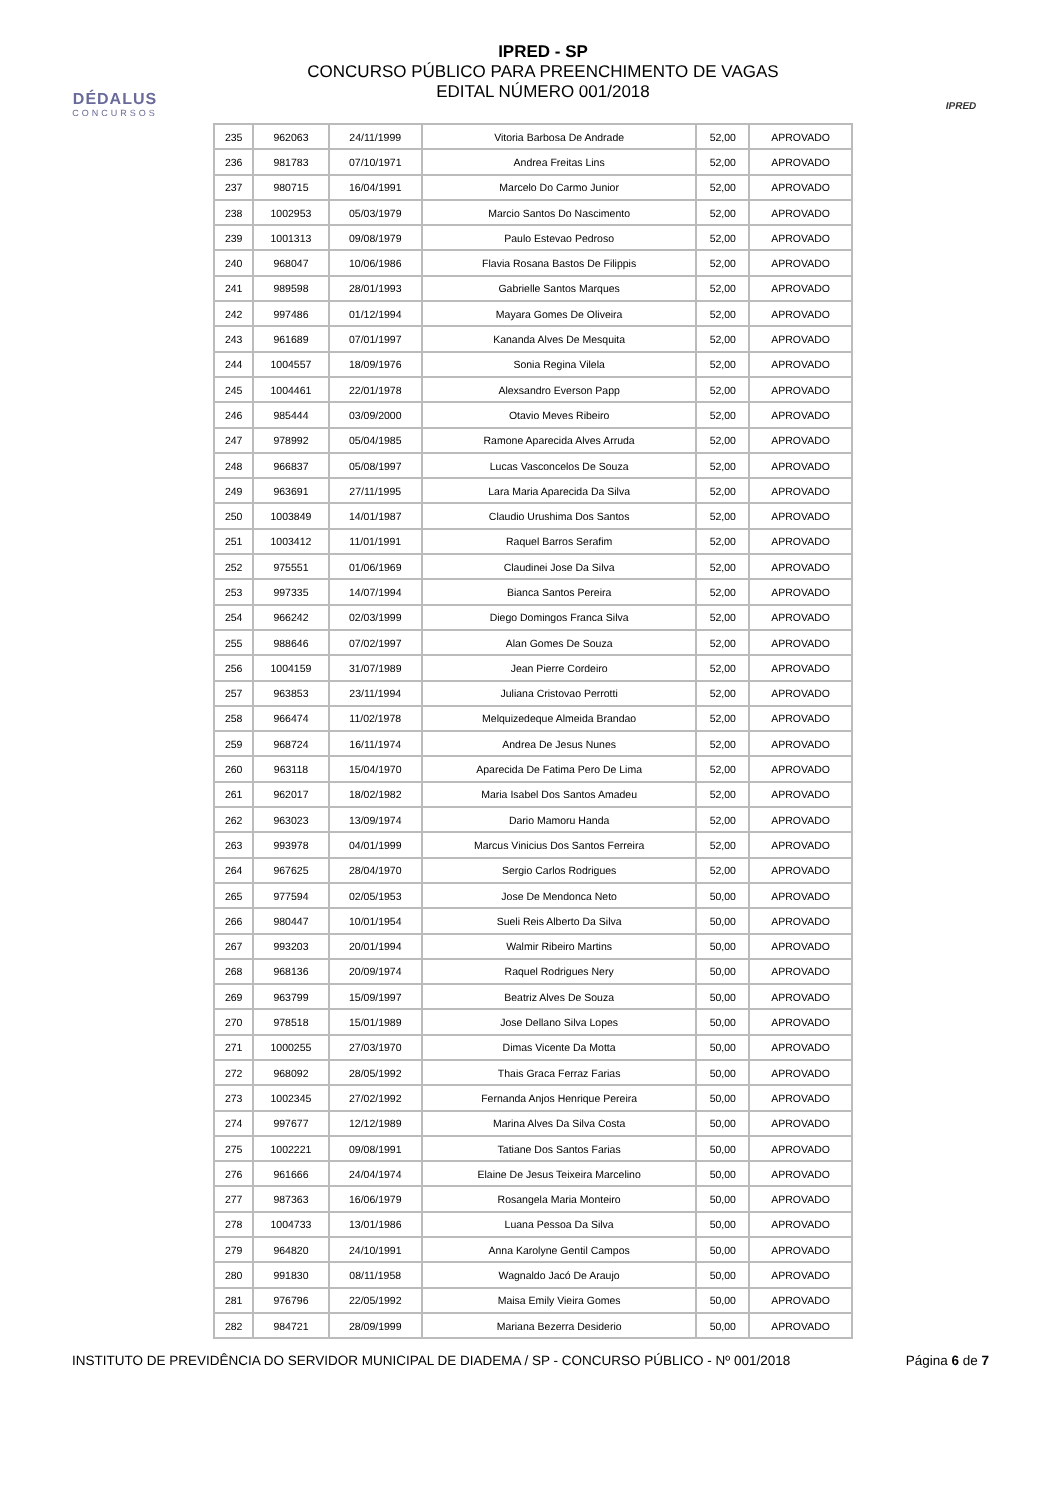DÉDALUS
CONCURSOS
IPRED - SP
CONCURSO PÚBLICO PARA PREENCHIMENTO DE VAGAS
EDITAL NÚMERO 001/2018
IPRED
| 235 | 962063 | 24/11/1999 | Vitoria Barbosa De Andrade | 52,00 | APROVADO |
| 236 | 981783 | 07/10/1971 | Andrea Freitas Lins | 52,00 | APROVADO |
| 237 | 980715 | 16/04/1991 | Marcelo Do Carmo Junior | 52,00 | APROVADO |
| 238 | 1002953 | 05/03/1979 | Marcio Santos Do Nascimento | 52,00 | APROVADO |
| 239 | 1001313 | 09/08/1979 | Paulo Estevao Pedroso | 52,00 | APROVADO |
| 240 | 968047 | 10/06/1986 | Flavia Rosana Bastos De Filippis | 52,00 | APROVADO |
| 241 | 989598 | 28/01/1993 | Gabrielle Santos Marques | 52,00 | APROVADO |
| 242 | 997486 | 01/12/1994 | Mayara Gomes De Oliveira | 52,00 | APROVADO |
| 243 | 961689 | 07/01/1997 | Kananda Alves De Mesquita | 52,00 | APROVADO |
| 244 | 1004557 | 18/09/1976 | Sonia Regina Vilela | 52,00 | APROVADO |
| 245 | 1004461 | 22/01/1978 | Alexsandro Everson Papp | 52,00 | APROVADO |
| 246 | 985444 | 03/09/2000 | Otavio Meves Ribeiro | 52,00 | APROVADO |
| 247 | 978992 | 05/04/1985 | Ramone Aparecida Alves Arruda | 52,00 | APROVADO |
| 248 | 966837 | 05/08/1997 | Lucas Vasconcelos De Souza | 52,00 | APROVADO |
| 249 | 963691 | 27/11/1995 | Lara Maria Aparecida Da Silva | 52,00 | APROVADO |
| 250 | 1003849 | 14/01/1987 | Claudio Urushima Dos Santos | 52,00 | APROVADO |
| 251 | 1003412 | 11/01/1991 | Raquel Barros Serafim | 52,00 | APROVADO |
| 252 | 975551 | 01/06/1969 | Claudinei Jose Da Silva | 52,00 | APROVADO |
| 253 | 997335 | 14/07/1994 | Bianca Santos Pereira | 52,00 | APROVADO |
| 254 | 966242 | 02/03/1999 | Diego Domingos Franca Silva | 52,00 | APROVADO |
| 255 | 988646 | 07/02/1997 | Alan Gomes De Souza | 52,00 | APROVADO |
| 256 | 1004159 | 31/07/1989 | Jean Pierre Cordeiro | 52,00 | APROVADO |
| 257 | 963853 | 23/11/1994 | Juliana Cristovao Perrotti | 52,00 | APROVADO |
| 258 | 966474 | 11/02/1978 | Melquizedeque Almeida Brandao | 52,00 | APROVADO |
| 259 | 968724 | 16/11/1974 | Andrea De Jesus Nunes | 52,00 | APROVADO |
| 260 | 963118 | 15/04/1970 | Aparecida De Fatima Pero De Lima | 52,00 | APROVADO |
| 261 | 962017 | 18/02/1982 | Maria Isabel Dos Santos Amadeu | 52,00 | APROVADO |
| 262 | 963023 | 13/09/1974 | Dario Mamoru Handa | 52,00 | APROVADO |
| 263 | 993978 | 04/01/1999 | Marcus Vinicius Dos Santos Ferreira | 52,00 | APROVADO |
| 264 | 967625 | 28/04/1970 | Sergio Carlos Rodrigues | 52,00 | APROVADO |
| 265 | 977594 | 02/05/1953 | Jose De Mendonca Neto | 50,00 | APROVADO |
| 266 | 980447 | 10/01/1954 | Sueli Reis Alberto Da Silva | 50,00 | APROVADO |
| 267 | 993203 | 20/01/1994 | Walmir Ribeiro Martins | 50,00 | APROVADO |
| 268 | 968136 | 20/09/1974 | Raquel Rodrigues Nery | 50,00 | APROVADO |
| 269 | 963799 | 15/09/1997 | Beatriz Alves De Souza | 50,00 | APROVADO |
| 270 | 978518 | 15/01/1989 | Jose Dellano Silva Lopes | 50,00 | APROVADO |
| 271 | 1000255 | 27/03/1970 | Dimas Vicente Da Motta | 50,00 | APROVADO |
| 272 | 968092 | 28/05/1992 | Thais Graca Ferraz Farias | 50,00 | APROVADO |
| 273 | 1002345 | 27/02/1992 | Fernanda Anjos Henrique Pereira | 50,00 | APROVADO |
| 274 | 997677 | 12/12/1989 | Marina Alves Da Silva Costa | 50,00 | APROVADO |
| 275 | 1002221 | 09/08/1991 | Tatiane Dos Santos Farias | 50,00 | APROVADO |
| 276 | 961666 | 24/04/1974 | Elaine De Jesus Teixeira Marcelino | 50,00 | APROVADO |
| 277 | 987363 | 16/06/1979 | Rosangela Maria Monteiro | 50,00 | APROVADO |
| 278 | 1004733 | 13/01/1986 | Luana Pessoa Da Silva | 50,00 | APROVADO |
| 279 | 964820 | 24/10/1991 | Anna Karolyne Gentil Campos | 50,00 | APROVADO |
| 280 | 991830 | 08/11/1958 | Wagnaldo Jacó De Araujo | 50,00 | APROVADO |
| 281 | 976796 | 22/05/1992 | Maisa Emily Vieira Gomes | 50,00 | APROVADO |
| 282 | 984721 | 28/09/1999 | Mariana Bezerra Desiderio | 50,00 | APROVADO |
INSTITUTO DE PREVIDÊNCIA DO SERVIDOR MUNICIPAL DE DIADEMA / SP - CONCURSO PÚBLICO - Nº 001/2018 Página 6 de 7